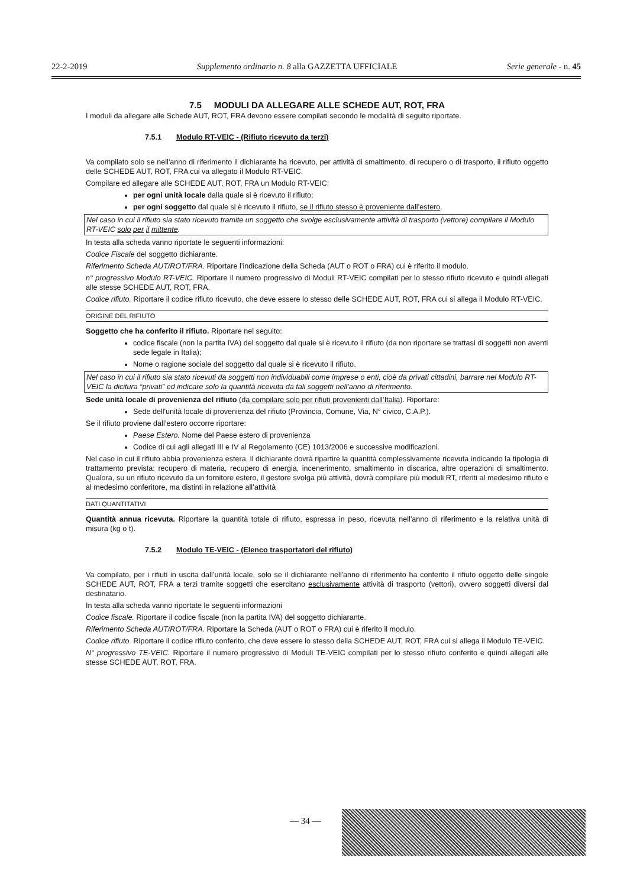22-2-2019 Supplemento ordinario n. 8 alla GAZZETTA UFFICIALE Serie generale - n. 45
7.5 MODULI DA ALLEGARE ALLE SCHEDE AUT, ROT, FRA
I moduli da allegare alle Schede AUT, ROT, FRA devono essere compilati secondo le modalità di seguito riportate.
7.5.1 Modulo RT-VEIC - (Rifiuto ricevuto da terzi)
Va compilato solo se nell'anno di riferimento il dichiarante ha ricevuto, per attività di smaltimento, di recupero o di trasporto, il rifiuto oggetto delle SCHEDE AUT, ROT, FRA cui va allegato il Modulo RT-VEIC.
Compilare ed allegare alle SCHEDE AUT, ROT, FRA un Modulo RT-VEIC:
per ogni unità locale dalla quale si è ricevuto il rifiuto;
per ogni soggetto dal quale si è ricevuto il rifiuto, se il rifiuto stesso è proveniente dall’estero.
Nel caso in cui il rifiuto sia stato ricevuto tramite un soggetto che svolge esclusivamente attività di trasporto (vettore) compilare il Modulo RT-VEIC solo per il mittente.
In testa alla scheda vanno riportate le seguenti informazioni:
Codice Fiscale del soggetto dichiarante.
Riferimento Scheda AUT/ROT/FRA. Riportare l’indicazione della Scheda (AUT o ROT o FRA) cui è riferito il modulo.
n° progressivo Modulo RT-VEIC. Riportare il numero progressivo di Moduli RT-VEIC compilati per lo stesso rifiuto ricevuto e quindi allegati alle stesse SCHEDE AUT, ROT, FRA.
Codice rifiuto. Riportare il codice rifiuto ricevuto, che deve essere lo stesso delle SCHEDE AUT, ROT, FRA cui si allega il Modulo RT-VEIC.
ORIGINE DEL RIFIUTO
Soggetto che ha conferito il rifiuto. Riportare nel seguito:
codice fiscale (non la partita IVA) del soggetto dal quale si è ricevuto il rifiuto (da non riportare se trattasi di soggetti non aventi sede legale in Italia);
Nome o ragione sociale del soggetto dal quale si è ricevuto il rifiuto.
Nel caso in cui il rifiuto sia stato ricevuti da soggetti non individuabili come imprese o enti, cioè da privati cittadini, barrare nel Modulo RT-VEIC la dicitura “privati” ed indicare solo la quantità ricevuta da tali soggetti nell’anno di riferimento.
Sede unità locale di provenienza del rifiuto (da compilare solo per rifiuti provenienti dall’Italia). Riportare:
Sede dell'unità locale di provenienza del rifiuto (Provincia, Comune, Via, N° civico, C.A.P.).
Se il rifiuto proviene dall’estero occorre riportare:
Paese Estero. Nome del Paese estero di provenienza
Codice di cui agli allegati III e IV al Regolamento (CE) 1013/2006 e successive modificazioni.
Nel caso in cui il rifiuto abbia provenienza estera, il dichiarante dovrà ripartire la quantità complessivamente ricevuta indicando la tipologia di trattamento prevista: recupero di materia, recupero di energia, incenerimento, smaltimento in discarica, altre operazioni di smaltimento. Qualora, su un rifiuto ricevuto da un fornitore estero, il gestore svolga più attività, dovrà compilare più moduli RT, riferiti al medesimo rifiuto e al medesimo conferitore, ma distinti in relazione all’attività
DATI QUANTITATIVI
Quantità annua ricevuta. Riportare la quantità totale di rifiuto, espressa in peso, ricevuta nell'anno di riferimento e la relativa unità di misura (kg o t).
7.5.2 Modulo TE-VEIC - (Elenco trasportatori del rifiuto)
Va compilato, per i rifiuti in uscita dall’unità locale, solo se il dichiarante nell'anno di riferimento ha conferito il rifiuto oggetto delle singole SCHEDE AUT, ROT, FRA a terzi tramite soggetti che esercitano esclusivamente attività di trasporto (vettori), ovvero soggetti diversi dal destinatario.
In testa alla scheda vanno riportate le seguenti informazioni
Codice fiscale. Riportare il codice fiscale (non la partita IVA) del soggetto dichiarante.
Riferimento Scheda AUT/ROT/FRA. Riportare la Scheda (AUT o ROT o FRA) cui è riferito il modulo.
Codice rifiuto. Riportare il codice rifiuto conferito, che deve essere lo stesso della SCHEDE AUT, ROT, FRA cui si allega il Modulo TE-VEIC.
N° progressivo TE-VEIC. Riportare il numero progressivo di Moduli TE-VEIC compilati per lo stesso rifiuto conferito e quindi allegati alle stesse SCHEDE AUT, ROT, FRA.
— 34 —